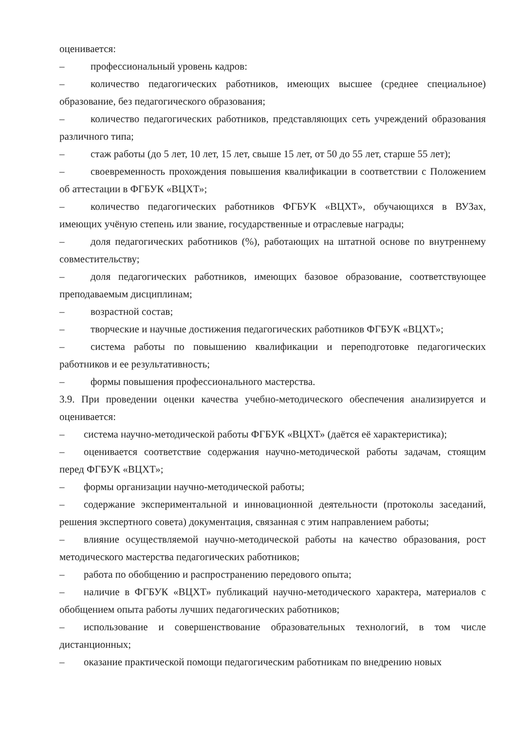оценивается:
– профессиональный уровень кадров:
– количество педагогических работников, имеющих высшее (среднее специальное) образование, без педагогического образования;
– количество педагогических работников, представляющих сеть учреждений образования различного типа;
– стаж работы (до 5 лет, 10 лет, 15 лет, свыше 15 лет, от 50 до 55 лет, старше 55 лет);
– своевременность прохождения повышения квалификации в соответствии с Положением об аттестации в ФГБУК «ВЦХТ»;
– количество педагогических работников ФГБУК «ВЦХТ», обучающихся в ВУЗах, имеющих учёную степень или звание, государственные и отраслевые награды;
– доля педагогических работников (%), работающих на штатной основе по внутреннему совместительству;
– доля педагогических работников, имеющих базовое образование, соответствующее преподаваемым дисциплинам;
– возрастной состав;
– творческие и научные достижения педагогических работников ФГБУК «ВЦХТ»;
– система работы по повышению квалификации и переподготовке педагогических работников и ее результативность;
– формы повышения профессионального мастерства.
3.9. При проведении оценки качества учебно-методического обеспечения анализируется и оценивается:
– система научно-методической работы ФГБУК «ВЦХТ» (даётся её характеристика);
– оценивается соответствие содержания научно-методической работы задачам, стоящим перед ФГБУК «ВЦХТ»;
– формы организации научно-методической работы;
– содержание экспериментальной и инновационной деятельности (протоколы заседаний, решения экспертного совета) документация, связанная с этим направлением работы;
– влияние осуществляемой научно-методической работы на качество образования, рост методического мастерства педагогических работников;
– работа по обобщению и распространению передового опыта;
– наличие в ФГБУК «ВЦХТ» публикаций научно-методического характера, материалов с обобщением опыта работы лучших педагогических работников;
– использование и совершенствование образовательных технологий, в том числе дистанционных;
– оказание практической помощи педагогическим работникам по внедрению новых